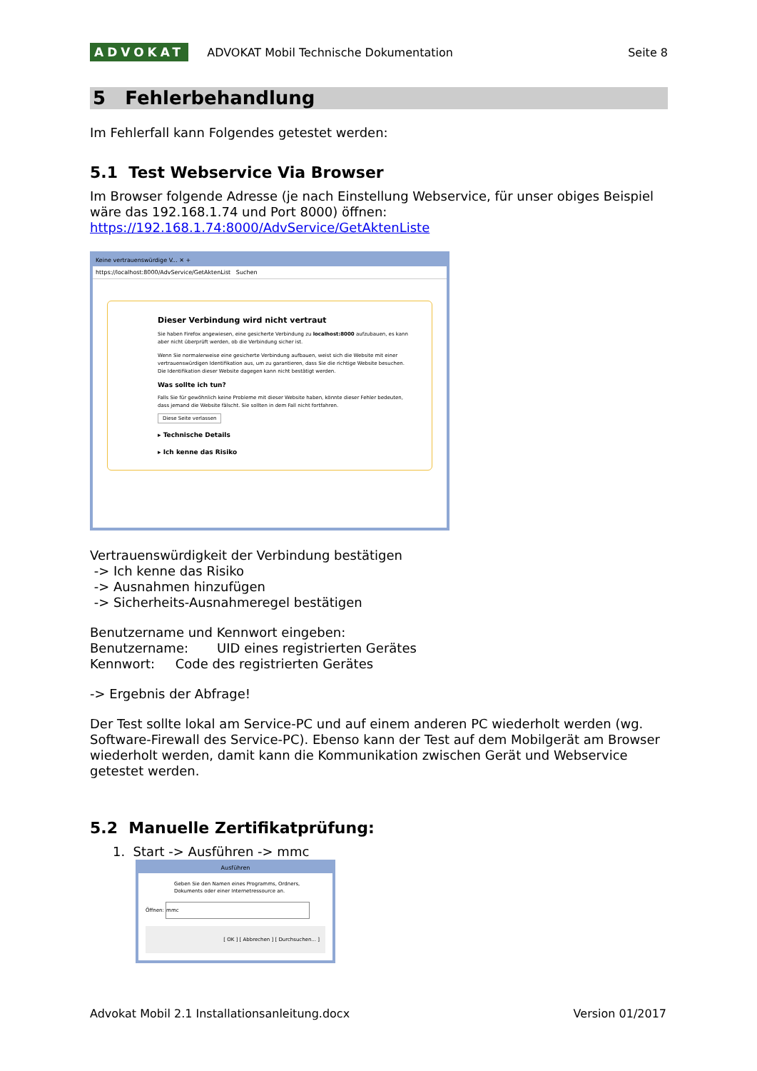ADVOKAT ADVOKAT Mobil Technische Dokumentation Seite 8
5 Fehlerbehandlung
Im Fehlerfall kann Folgendes getestet werden:
5.1 Test Webservice Via Browser
Im Browser folgende Adresse (je nach Einstellung Webservice, für unser obiges Beispiel wäre das 192.168.1.74 und Port 8000) öffnen:
https://192.168.1.74:8000/AdvService/GetAktenListe
Keine vertrauenswürdige V... ✕ +
https://localhost:8000/AdvService/GetAktenList Suchen
Dieser Verbindung wird nicht vertraut
Sie haben Firefox angewiesen, eine gesicherte Verbindung zu localhost:8000 aufzubauen, es kann aber nicht überprüft werden, ob die Verbindung sicher ist.
Wenn Sie normalerweise eine gesicherte Verbindung aufbauen, weist sich die Website mit einer vertrauenswürdigen Identifikation aus, um zu garantieren, dass Sie die richtige Website besuchen. Die Identifikation dieser Website dagegen kann nicht bestätigt werden.
Was sollte ich tun?
Falls Sie für gewöhnlich keine Probleme mit dieser Website haben, könnte dieser Fehler bedeuten, dass jemand die Website fälscht. Sie sollten in dem Fall nicht fortfahren.
Diese Seite verlassen
▸ Technische Details
▸ Ich kenne das Risiko
Vertrauenswürdigkeit der Verbindung bestätigen
-> Ich kenne das Risiko
-> Ausnahmen hinzufügen
-> Sicherheits-Ausnahmeregel bestätigen
Benutzername und Kennwort eingeben:
Benutzername: UID eines registrierten Gerätes
Kennwort: Code des registrierten Gerätes
-> Ergebnis der Abfrage!
Der Test sollte lokal am Service-PC und auf einem anderen PC wiederholt werden (wg. Software-Firewall des Service-PC). Ebenso kann der Test auf dem Mobilgerät am Browser wiederholt werden, damit kann die Kommunikation zwischen Gerät und Webservice getestet werden.
5.2 Manuelle Zertifikatprüfung:
1. Start -> Ausführen -> mmc
Ausführen
Geben Sie den Namen eines Programms, Ordners, Dokuments oder einer Internetressource an.
Öffnen: mmc
[ OK ] [ Abbrechen ] [ Durchsuchen... ]
Advokat Mobil 2.1 Installationsanleitung.docx Version 01/2017